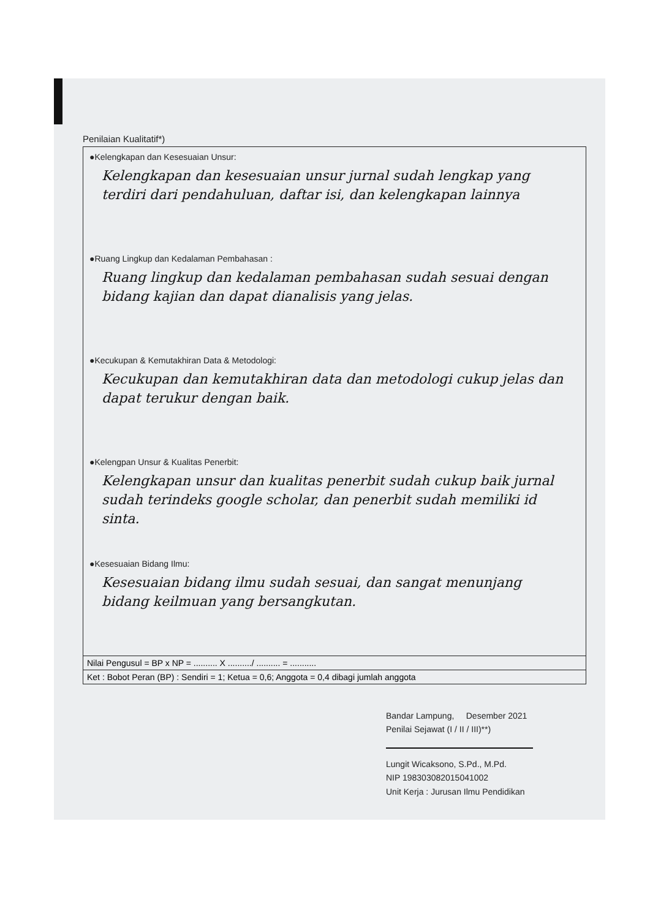Penilaian Kualitatif*)
●Kelengkapan dan Kesesuaian Unsur:
Kelengkapan dan kesesuaian unsur jurnal sudah lengkap yang terdiri dari pendahuluan, daftar isi, dan kelengkapan lainnya
●Ruang Lingkup dan Kedalaman Pembahasan :
Ruang lingkup dan kedalaman pembahasan sudah sesuai dengan bidang kajian dan dapat dianalisis yang jelas.
●Kecukupan & Kemutakhiran Data & Metodologi:
Kecukupan dan kemutakhiran data dan metodologi cukup jelas dan dapat terukur dengan baik.
●Kelengpan Unsur & Kualitas Penerbit:
Kelengkapan unsur dan kualitas penerbit sudah cukup baik jurnal sudah terindeks google scholar, dan penerbit sudah memiliki id sinta.
●Kesesuaian Bidang Ilmu:
Kesesuaian bidang ilmu sudah sesuai, dan sangat menunjang bidang keilmuan yang bersangkutan.
Nilai Pengusul = BP x NP = .......... X ........../ .......... = ...........
Ket : Bobot Peran (BP) : Sendiri = 1; Ketua = 0,6; Anggota = 0,4 dibagi jumlah anggota
Bandar Lampung, Desember 2021
Penilai Sejawat (I / II / III)**)
Lungit Wicaksono, S.Pd., M.Pd.
NIP 198303082015041002
Unit Kerja : Jurusan Ilmu Pendidikan